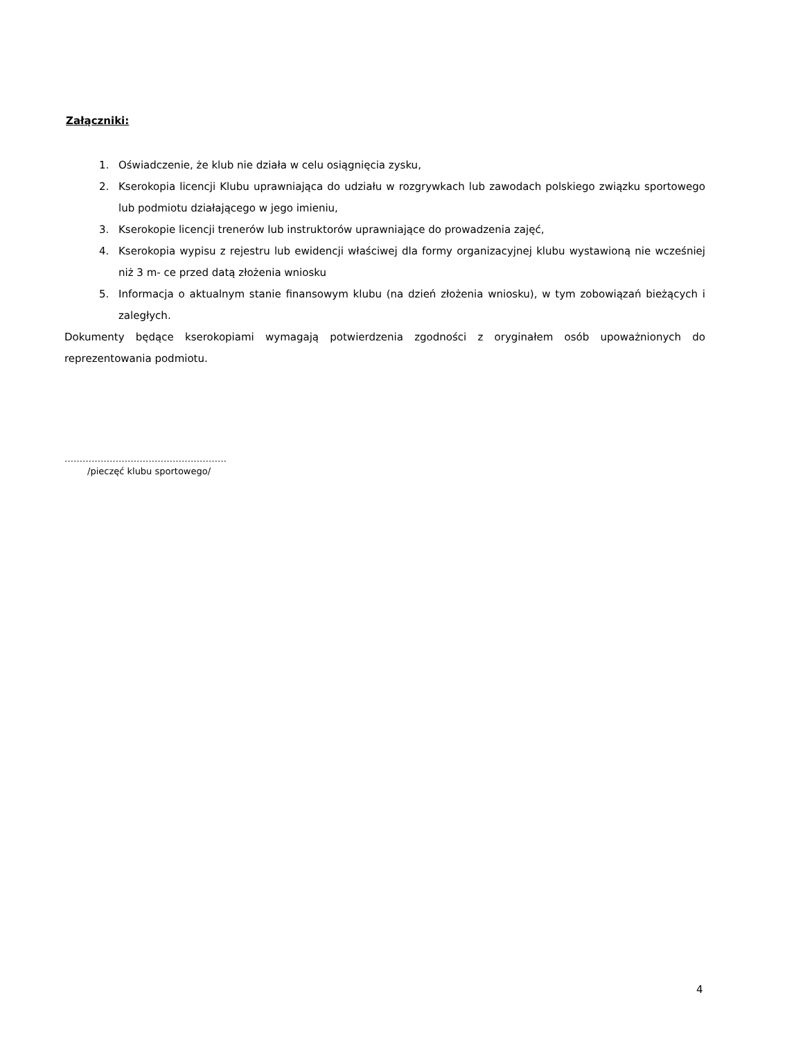Załączniki:
1. Oświadczenie, że klub nie działa w celu osiągnięcia zysku,
2. Kserokopia licencji Klubu uprawniająca do udziału w rozgrywkach lub zawodach polskiego związku sportowego lub podmiotu działającego w jego imieniu,
3. Kserokopie licencji trenerów lub instruktorów uprawniające do prowadzenia zajęć,
4. Kserokopia wypisu z rejestru lub ewidencji właściwej dla formy organizacyjnej klubu wystawioną nie wcześniej niż 3 m- ce przed datą złożenia wniosku
5. Informacja o aktualnym stanie finansowym klubu (na dzień złożenia wniosku), w tym zobowiązań bieżących i zaległych.
Dokumenty będące kserokopiami wymagają potwierdzenia zgodności z oryginałem osób upoważnionych do reprezentowania podmiotu.
………………………………………………
/pieczęć klubu sportowego/
4